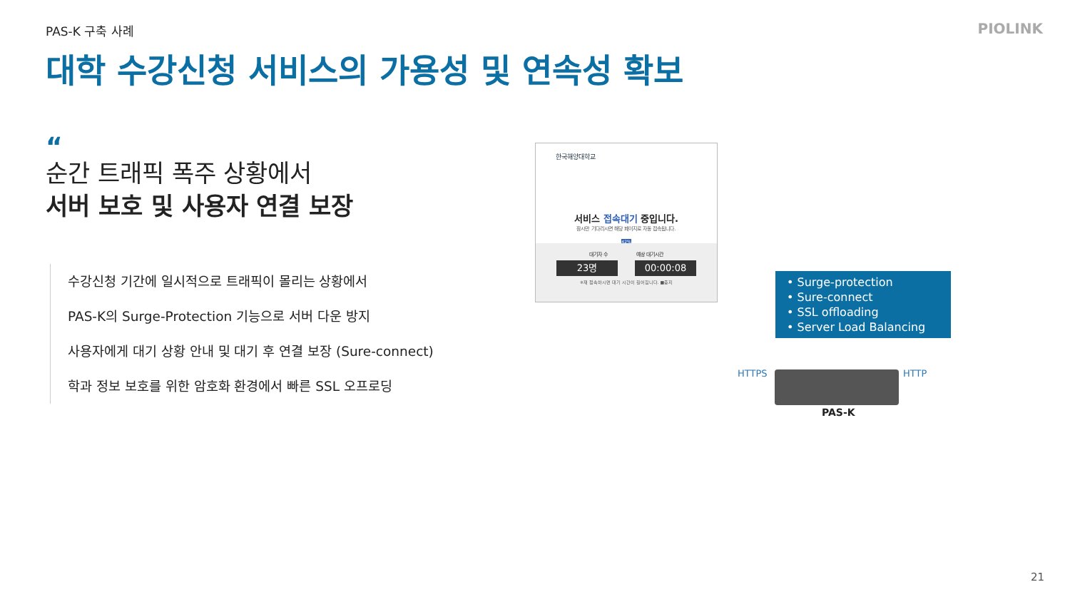PAS-K 구축 사례 PIOLINK
대학 수강신청 서비스의 가용성 및 연속성 확보
“
순간 트래픽 폭주 상황에서
서버 보호 및 사용자 연결 보장
수강신청 기간에 일시적으로 트래픽이 몰리는 상황에서
PAS-K의 Surge-Protection 기능으로 서버 다운 방지
사용자에게 대기 상황 안내 및 대기 후 연결 보장 (Sure-connect)
학과 정보 보호를 위한 암호화 환경에서 빠른 SSL 오프로딩
한국해양대학교
서비스 접속대기 중입니다.
잠시만 기다리시면 해당 페이지로 자동 접속됩니다.
42%
대기자 수 예상 대기시간
23명 00:00:08
※재 접속하시면 대기 시간이 길어집니다. ■중지
• Surge-protection
• Sure-connect
• SSL offloading
• Server Load Balancing
HTTPS HTTP
PAS-K
21